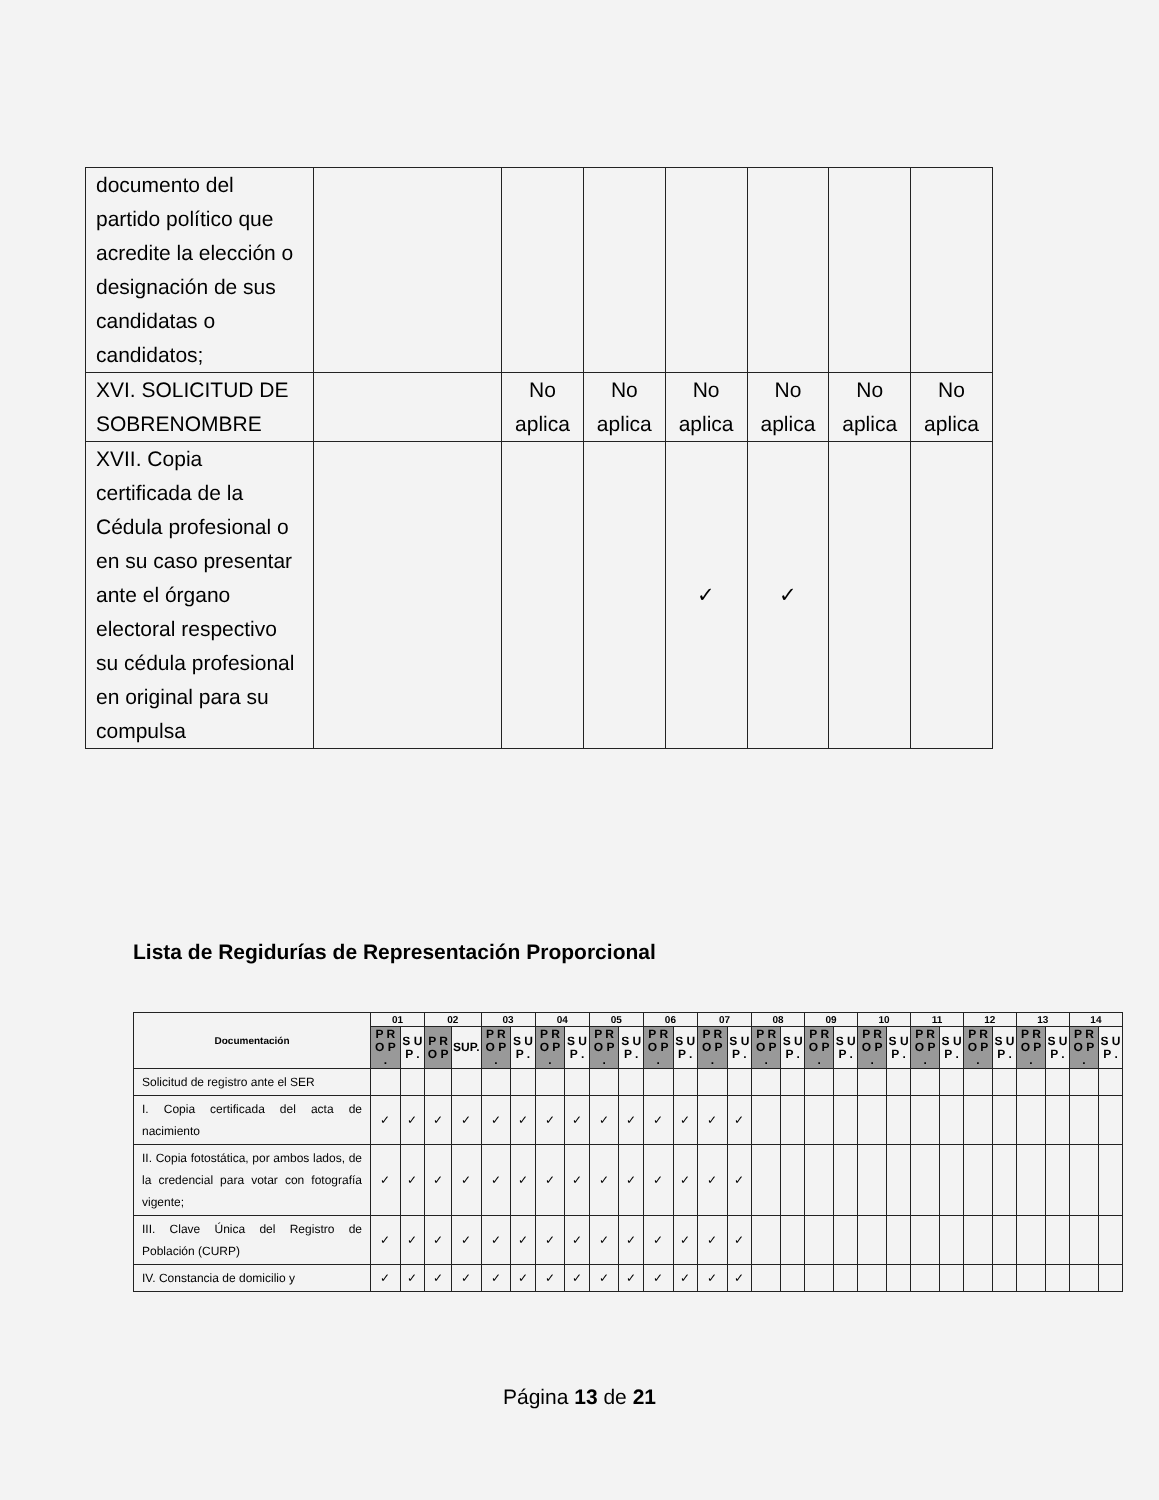| documento del partido político que acredite la elección o designación de sus candidatas o candidatos; | | | | | | | |
| XVI. SOLICITUD DE SOBRENOMBRE | | No aplica | No aplica | No aplica | No aplica | No aplica | No aplica |
| XVII. Copia certificada de la Cédula profesional o en su caso presentar ante el órgano electoral respectivo su cédula profesional en original para su compulsa | | | | ✓ | ✓ | | |
Lista de Regidurías de Representación Proporcional
| Documentación | 01 | | 02 | | 03 | | 04 | | 05 | | 06 | | 07 | | 08 | | 09 | | 10 | | 11 | | 12 | | 13 | | 14 | |
| --- | --- | --- | --- | --- | --- | --- | --- | --- | --- | --- | --- | --- | --- | --- | --- | --- | --- | --- | --- | --- | --- | --- | --- | --- | --- | --- | --- | --- |
| | P R O P . | S U P . | P R O P | SUP. | P R O P . | S U P . | P R O P . | S U P . | P R O P . | S U P . | P R O P . | S U P . | P R O P . | S U P . | P R O P . | S U P . | P R O P . | S U P . | P R O P . | S U P . | P R O P . | S U P . | P R O P . | S U P . | P R O P . | S U P . | P R O P . | S U P . |
| Solicitud de registro ante el SER | | | | | | | | | | | | | | | | | | | | | | | | | | | | |
| I. Copia certificada del acta de nacimiento | ✓ | ✓ | ✓ | ✓ | ✓ | ✓ | ✓ | ✓ | ✓ | ✓ | ✓ | ✓ | ✓ | ✓ | | | | | | | | | | | | | | |
| II. Copia fotostática, por ambos lados, de la credencial para votar con fotografía vigente; | ✓ | ✓ | ✓ | ✓ | ✓ | ✓ | ✓ | ✓ | ✓ | ✓ | ✓ | ✓ | ✓ | ✓ | | | | | | | | | | | | | | |
| III. Clave Única del Registro de Población (CURP) | ✓ | ✓ | ✓ | ✓ | ✓ | ✓ | ✓ | ✓ | ✓ | ✓ | ✓ | ✓ | ✓ | ✓ | | | | | | | | | | | | | | |
| IV. Constancia de domicilio y | ✓ | ✓ | ✓ | ✓ | ✓ | ✓ | ✓ | ✓ | ✓ | ✓ | ✓ | ✓ | ✓ | ✓ | | | | | | | | | | | | | | |
Página 13 de 21